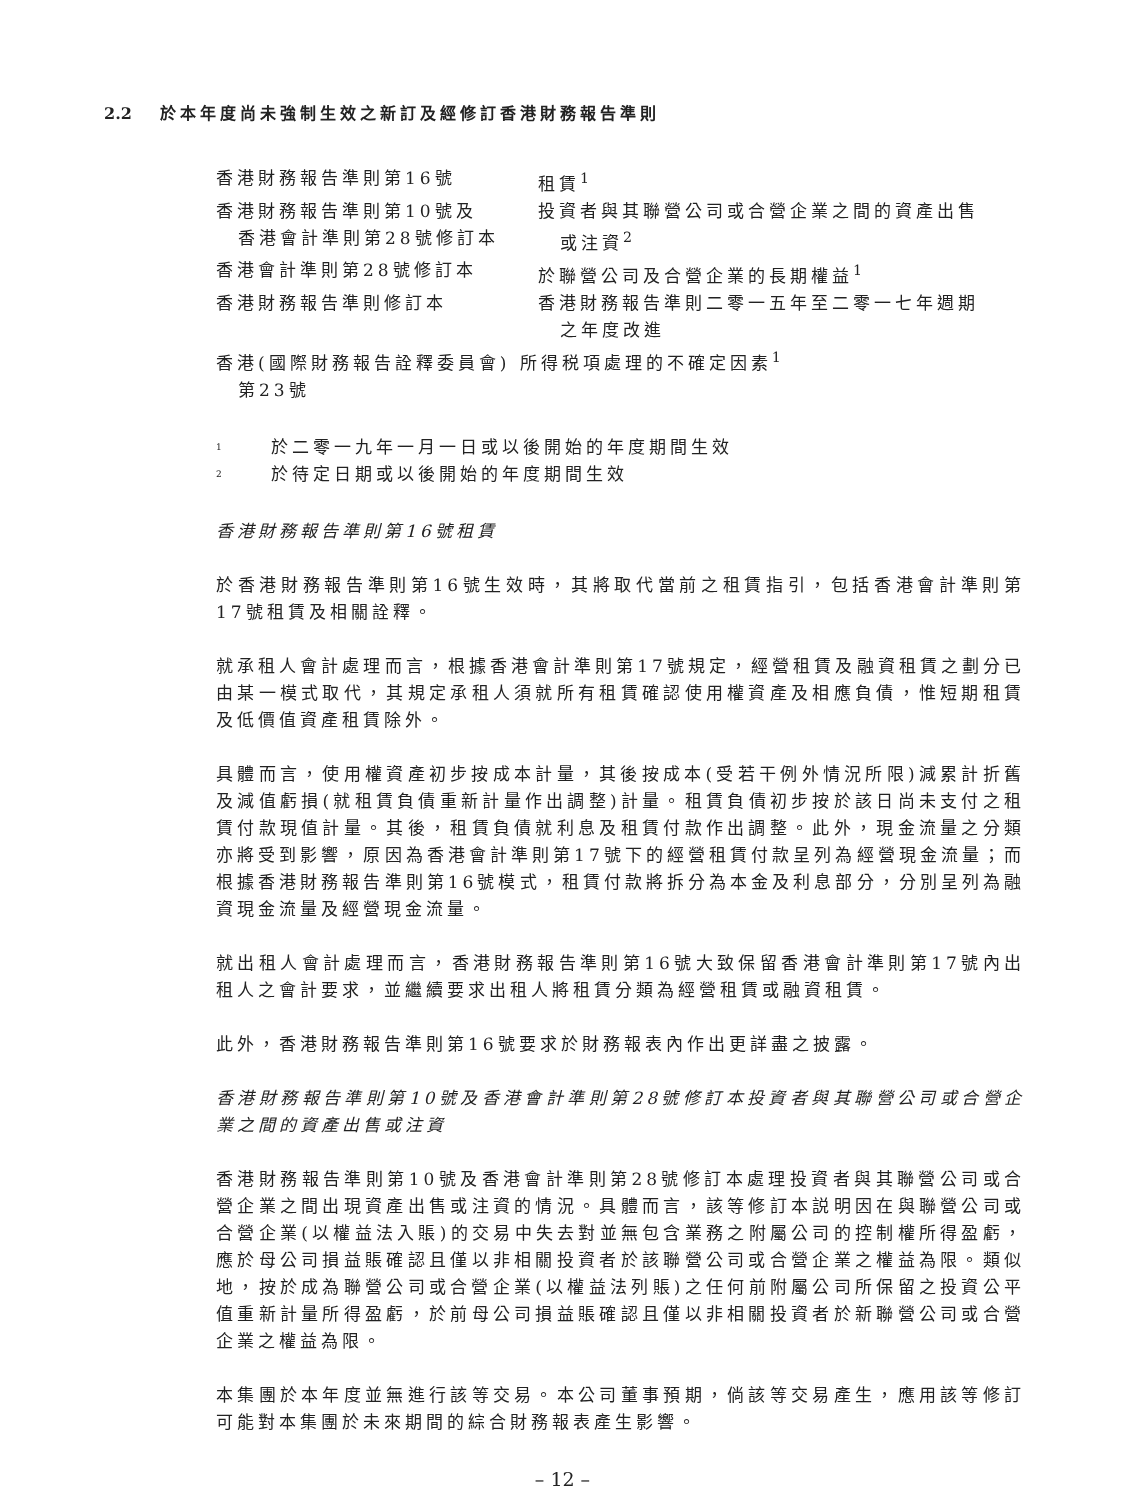2.2 於本年度尚未強制生效之新訂及經修訂香港財務報告準則
| 香港財務報告準則第16號 | 租賃<sup>1</sup> |
| 香港財務報告準則第10號及 香港會計準則第28號修訂本 | 投資者與其聯營公司或合營企業之間的資產出售 或注資<sup>2</sup> |
| 香港會計準則第28號修訂本 | 於聯營公司及合營企業的長期權益<sup>1</sup> |
| 香港財務報告準則修訂本 | 香港財務報告準則二零一五年至二零一七年週期 之年度改進 |
| 香港(國際財務報告詮釋委員會) 所得税項處理的不確定因素<sup>1</sup> 第23號 | |
<sup>1</sup> 於二零一九年一月一日或以後開始的年度期間生效
<sup>2</sup> 於待定日期或以後開始的年度期間生效
香港財務報告準則第16號租賃
於香港財務報告準則第16號生效時，其將取代當前之租賃指引，包括香港會計準則第17號租賃及相關詮釋。
就承租人會計處理而言，根據香港會計準則第17號規定，經營租賃及融資租賃之劃分已由某一模式取代，其規定承租人須就所有租賃確認使用權資產及相應負債，惟短期租賃及低價值資產租賃除外。
具體而言，使用權資產初步按成本計量，其後按成本(受若干例外情況所限)減累計折舊及減值虧損(就租賃負債重新計量作出調整)計量。租賃負債初步按於該日尚未支付之租賃付款現值計量。其後，租賃負債就利息及租賃付款作出調整。此外，現金流量之分類亦將受到影響，原因為香港會計準則第17號下的經營租賃付款呈列為經營現金流量；而根據香港財務報告準則第16號模式，租賃付款將拆分為本金及利息部分，分別呈列為融資現金流量及經營現金流量。
就出租人會計處理而言，香港財務報告準則第16號大致保留香港會計準則第17號內出租人之會計要求，並繼續要求出租人將租賃分類為經營租賃或融資租賃。
此外，香港財務報告準則第16號要求於財務報表內作出更詳盡之披露。
香港財務報告準則第10號及香港會計準則第28號修訂本投資者與其聯營公司或合營企業之間的資產出售或注資
香港財務報告準則第10號及香港會計準則第28號修訂本處理投資者與其聯營公司或合營企業之間出現資產出售或注資的情況。具體而言，該等修訂本説明因在與聯營公司或合營企業(以權益法入賬)的交易中失去對並無包含業務之附屬公司的控制權所得盈虧，應於母公司損益賬確認且僅以非相關投資者於該聯營公司或合營企業之權益為限。類似地，按於成為聯營公司或合營企業(以權益法列賬)之任何前附屬公司所保留之投資公平值重新計量所得盈虧，於前母公司損益賬確認且僅以非相關投資者於新聯營公司或合營企業之權益為限。
本集團於本年度並無進行該等交易。本公司董事預期，倘該等交易產生，應用該等修訂可能對本集團於未來期間的綜合財務報表產生影響。
– 12 –